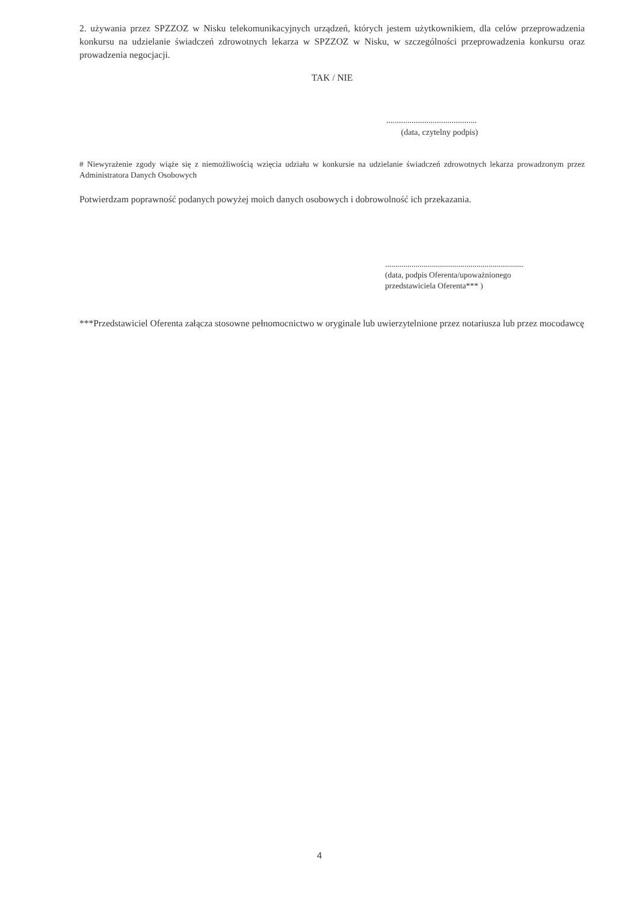2. używania przez SPZZOZ w Nisku telekomunikacyjnych urządzeń, których jestem użytkownikiem, dla celów przeprowadzenia konkursu na udzielanie świadczeń zdrowotnych lekarza w SPZZOZ w Nisku, w szczególności przeprowadzenia konkursu oraz prowadzenia negocjacji.
TAK / NIE
...........................................
(data, czytelny podpis)
# Niewyrażenie zgody wiąże się z niemożliwością wzięcia udziału w konkursie na udzielanie świadczeń zdrowotnych lekarza prowadzonym przez Administratora Danych Osobowych
Potwierdzam poprawność podanych powyżej moich danych osobowych i dobrowolność ich przekazania.
....................................................................
(data, podpis Oferenta/upoważnionego
przedstawiciela Oferenta*** )
***Przedstawiciel Oferenta załącza stosowne pełnomocnictwo w oryginale lub uwierzytelnione przez notariusza lub przez mocodawcę
4